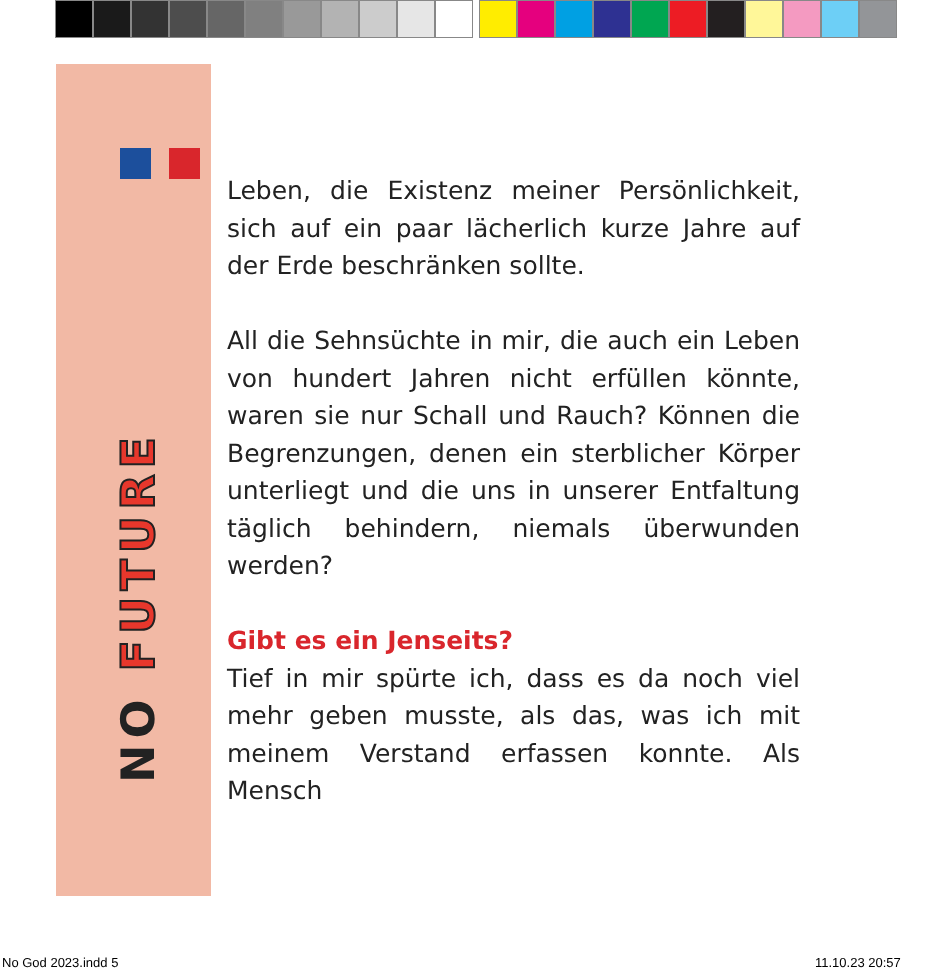NO FUTURE
Leben, die Existenz meiner Persönlichkeit, sich auf ein paar lächerlich kurze Jahre auf der Erde beschränken sollte.
All die Sehnsüchte in mir, die auch ein Leben von hundert Jahren nicht erfüllen könnte, waren sie nur Schall und Rauch? Können die Begrenzungen, denen ein sterblicher Körper unterliegt und die uns in unserer Entfaltung täglich behindern, niemals überwunden werden?
Gibt es ein Jenseits?
Tief in mir spürte ich, dass es da noch viel mehr geben musste, als das, was ich mit meinem Verstand erfassen konnte. Als Mensch
No God 2023.indd 5 11.10.23 20:57